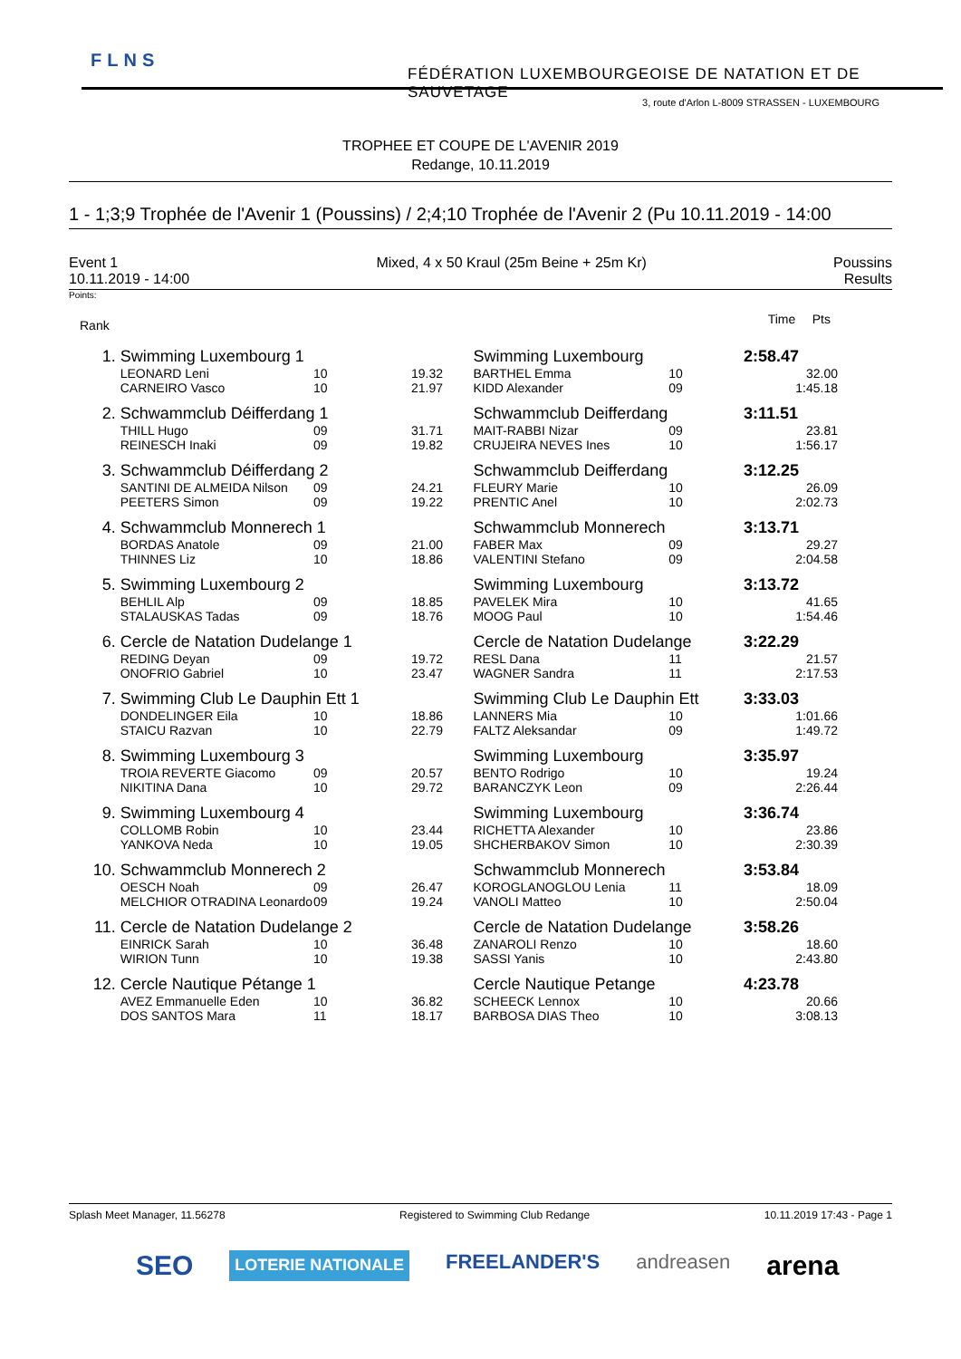FLNS
FÉDÉRATION LUXEMBOURGEOISE DE NATATION ET DE SAUVETAGE
3, route d'Arlon L-8009 STRASSEN - LUXEMBOURG
TROPHEE ET COUPE DE L'AVENIR 2019
Redange, 10.11.2019
1 - 1;3;9 Trophée de l'Avenir 1 (Poussins) / 2;4;10 Trophée de l'Avenir 2 (Pu 10.11.2019 - 14:00
Event 1
10.11.2019 - 14:00
Mixed, 4 x 50 Kraul (25m Beine + 25m Kr)
Poussins
Results
Points:
| Rank | | | | | | Time | Pts |
| --- | --- | --- | --- | --- | --- | --- | --- |
| 1. | Swimming Luxembourg 1 | | | Swimming Luxembourg | | 2:58.47 | |
| | LEONARD Leni | 10 | 19.32 | BARTHEL Emma | 10 | | 32.00 |
| | CARNEIRO Vasco | 10 | 21.97 | KIDD Alexander | 09 | | 1:45.18 |
| 2. | Schwammclub Déifferdang 1 | | | Schwammclub Deifferdang | | 3:11.51 | |
| | THILL Hugo | 09 | 31.71 | MAIT-RABBI Nizar | 09 | | 23.81 |
| | REINESCH Inaki | 09 | 19.82 | CRUJEIRA NEVES Ines | 10 | | 1:56.17 |
| 3. | Schwammclub Déifferdang 2 | | | Schwammclub Deifferdang | | 3:12.25 | |
| | SANTINI DE ALMEIDA Nilson | 09 | 24.21 | FLEURY Marie | 10 | | 26.09 |
| | PEETERS Simon | 09 | 19.22 | PRENTIC Anel | 10 | | 2:02.73 |
| 4. | Schwammclub Monnerech 1 | | | Schwammclub Monnerech | | 3:13.71 | |
| | BORDAS Anatole | 09 | 21.00 | FABER Max | 09 | | 29.27 |
| | THINNES Liz | 10 | 18.86 | VALENTINI Stefano | 09 | | 2:04.58 |
| 5. | Swimming Luxembourg 2 | | | Swimming Luxembourg | | 3:13.72 | |
| | BEHLIL Alp | 09 | 18.85 | PAVELEK Mira | 10 | | 41.65 |
| | STALAUSKAS Tadas | 09 | 18.76 | MOOG Paul | 10 | | 1:54.46 |
| 6. | Cercle de Natation Dudelange 1 | | | Cercle de Natation Dudelange | | 3:22.29 | |
| | REDING Deyan | 09 | 19.72 | RESL Dana | 11 | | 21.57 |
| | ONOFRIO Gabriel | 10 | 23.47 | WAGNER Sandra | 11 | | 2:17.53 |
| 7. | Swimming Club Le Dauphin Ett 1 | | | Swimming Club Le Dauphin Ett | | 3:33.03 | |
| | DONDELINGER Eila | 10 | 18.86 | LANNERS Mia | 10 | | 1:01.66 |
| | STAICU Razvan | 10 | 22.79 | FALTZ Aleksandar | 09 | | 1:49.72 |
| 8. | Swimming Luxembourg 3 | | | Swimming Luxembourg | | 3:35.97 | |
| | TROIA REVERTE Giacomo | 09 | 20.57 | BENTO Rodrigo | 10 | | 19.24 |
| | NIKITINA Dana | 10 | 29.72 | BARANCZYK Leon | 09 | | 2:26.44 |
| 9. | Swimming Luxembourg 4 | | | Swimming Luxembourg | | 3:36.74 | |
| | COLLOMB Robin | 10 | 23.44 | RICHETTA Alexander | 10 | | 23.86 |
| | YANKOVA Neda | 10 | 19.05 | SHCHERBAKOV Simon | 10 | | 2:30.39 |
| 10. | Schwammclub Monnerech 2 | | | Schwammclub Monnerech | | 3:53.84 | |
| | OESCH Noah | 09 | 26.47 | KOROGLANOGLOU Lenia | 11 | | 18.09 |
| | MELCHIOR OTRADINA Leonardo | 09 | 19.24 | VANOLI Matteo | 10 | | 2:50.04 |
| 11. | Cercle de Natation Dudelange 2 | | | Cercle de Natation Dudelange | | 3:58.26 | |
| | EINRICK Sarah | 10 | 36.48 | ZANAROLI Renzo | 10 | | 18.60 |
| | WIRION Tunn | 10 | 19.38 | SASSI Yanis | 10 | | 2:43.80 |
| 12. | Cercle Nautique Pétange 1 | | | Cercle Nautique Petange | | 4:23.78 | |
| | AVEZ Emmanuelle Eden | 10 | 36.82 | SCHEECK Lennox | 10 | | 20.66 |
| | DOS SANTOS Mara | 11 | 18.17 | BARBOSA DIAS Theo | 10 | | 3:08.13 |
Splash Meet Manager, 11.56278 Registered to Swimming Club Redange 10.11.2019 17:43 - Page 1
SEO LOTERIE NATIONALE FREELANDER'S andreasen arena